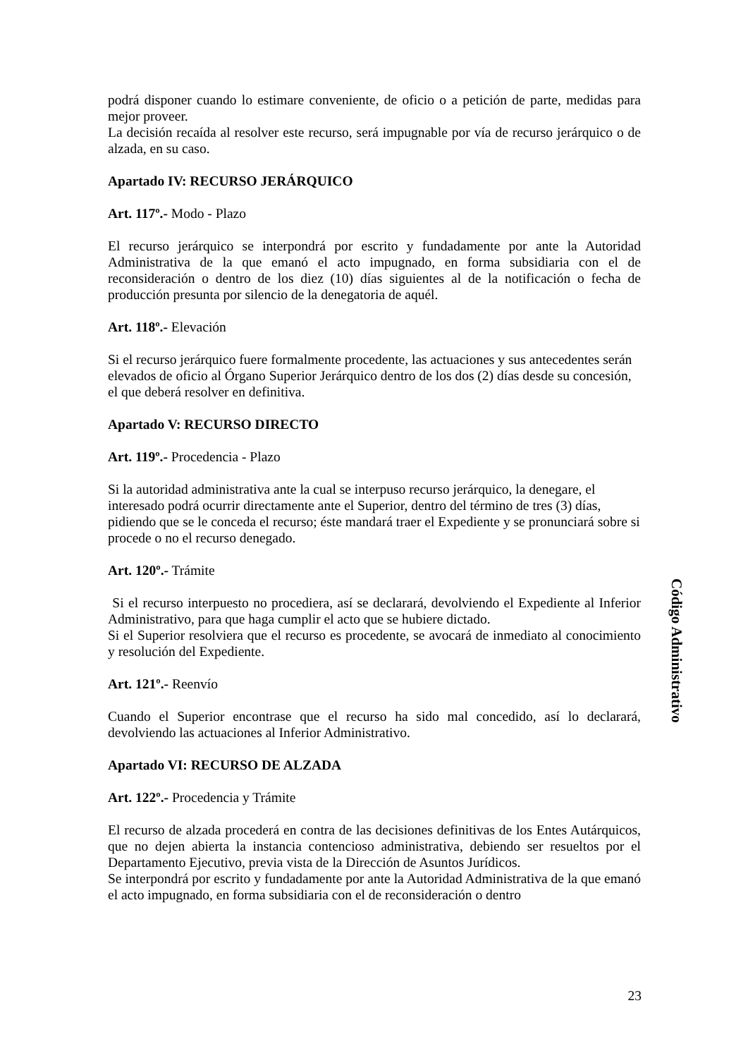podrá disponer cuando lo estimare conveniente, de oficio o a petición de parte, medidas para mejor proveer.
La decisión recaída al resolver este recurso, será impugnable por vía de recurso jerárquico o de alzada, en su caso.
Apartado IV: RECURSO JERÁRQUICO
Art. 117º.- Modo - Plazo
El recurso jerárquico se interpondrá por escrito y fundadamente por ante la Autoridad Administrativa de la que emanó el acto impugnado, en forma subsidiaria con el de reconsideración o dentro de los diez (10) días siguientes al de la notificación o fecha de producción presunta por silencio de la denegatoria de aquél.
Art. 118º.- Elevación
Si el recurso jerárquico fuere formalmente procedente, las actuaciones y sus antecedentes serán elevados de oficio al Órgano Superior Jerárquico dentro de los dos (2) días desde su concesión, el que deberá resolver en definitiva.
Apartado V: RECURSO DIRECTO
Art. 119º.- Procedencia - Plazo
Si la autoridad administrativa ante la cual se interpuso recurso jerárquico, la denegare, el interesado podrá ocurrir directamente ante el Superior, dentro del término de tres (3) días, pidiendo que se le conceda el recurso; éste mandará traer el Expediente y se pronunciará sobre si procede o no el recurso denegado.
Art. 120º.- Trámite
Si el recurso interpuesto no procediera, así se declarará, devolviendo el Expediente al Inferior Administrativo, para que haga cumplir el acto que se hubiere dictado.
Si el Superior resolviera que el recurso es procedente, se avocará de inmediato al conocimiento y resolución del Expediente.
Art. 121º.- Reenvío
Cuando el Superior encontrase que el recurso ha sido mal concedido, así lo declarará, devolviendo las actuaciones al Inferior Administrativo.
Apartado VI: RECURSO DE ALZADA
Art. 122º.- Procedencia y Trámite
El recurso de alzada procederá en contra de las decisiones definitivas de los Entes Autárquicos, que no dejen abierta la instancia contencioso administrativa, debiendo ser resueltos por el Departamento Ejecutivo, previa vista de la Dirección de Asuntos Jurídicos.
Se interpondrá por escrito y fundadamente por ante la Autoridad Administrativa de la que emanó el acto impugnado, en forma subsidiaria con el de reconsideración o dentro
Código Administrativo
23